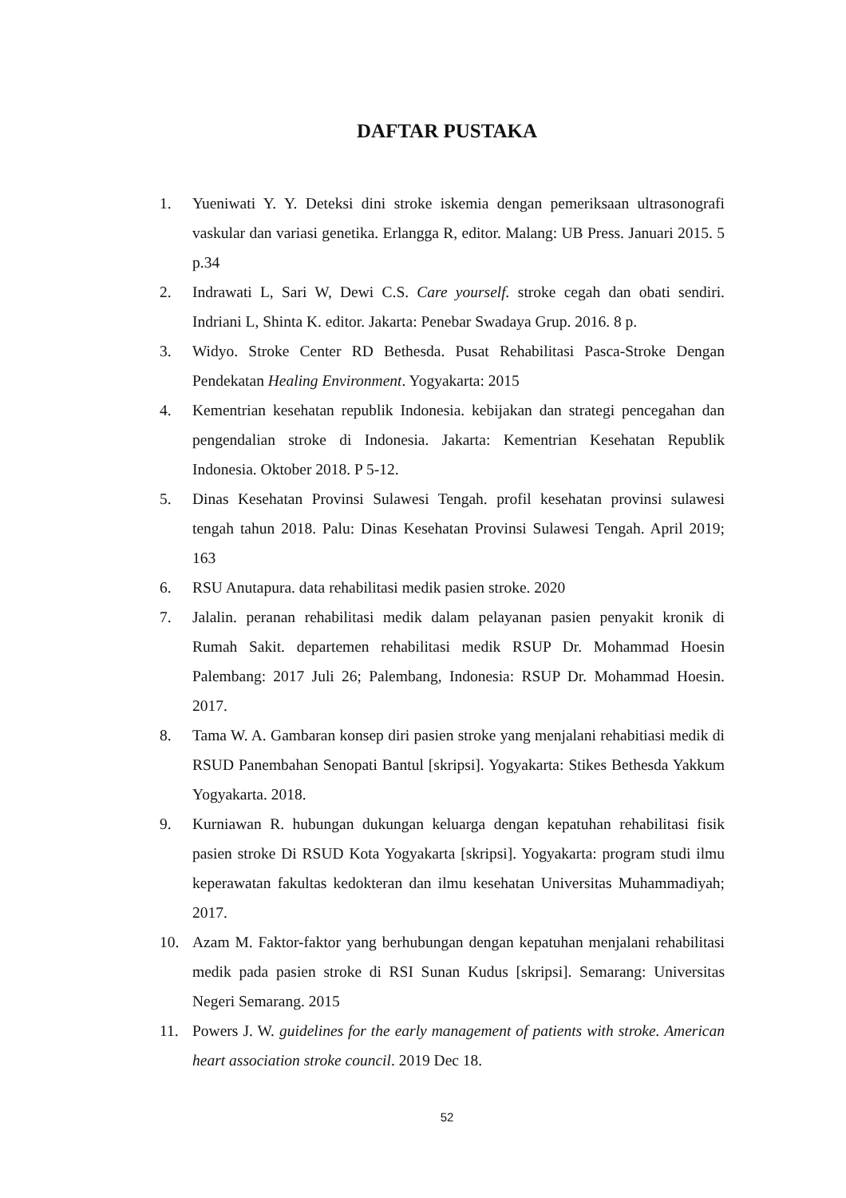DAFTAR PUSTAKA
1. Yueniwati Y. Y. Deteksi dini stroke iskemia dengan pemeriksaan ultrasonografi vaskular dan variasi genetika. Erlangga R, editor. Malang: UB Press. Januari 2015. 5 p.34
2. Indrawati L, Sari W, Dewi C.S. Care yourself. stroke cegah dan obati sendiri. Indriani L, Shinta K. editor. Jakarta: Penebar Swadaya Grup. 2016. 8 p.
3. Widyo. Stroke Center RD Bethesda. Pusat Rehabilitasi Pasca-Stroke Dengan Pendekatan Healing Environment. Yogyakarta: 2015
4. Kementrian kesehatan republik Indonesia. kebijakan dan strategi pencegahan dan pengendalian stroke di Indonesia. Jakarta: Kementrian Kesehatan Republik Indonesia. Oktober 2018. P 5-12.
5. Dinas Kesehatan Provinsi Sulawesi Tengah. profil kesehatan provinsi sulawesi tengah tahun 2018. Palu: Dinas Kesehatan Provinsi Sulawesi Tengah. April 2019; 163
6. RSU Anutapura. data rehabilitasi medik pasien stroke. 2020
7. Jalalin. peranan rehabilitasi medik dalam pelayanan pasien penyakit kronik di Rumah Sakit. departemen rehabilitasi medik RSUP Dr. Mohammad Hoesin Palembang: 2017 Juli 26; Palembang, Indonesia: RSUP Dr. Mohammad Hoesin. 2017.
8. Tama W. A. Gambaran konsep diri pasien stroke yang menjalani rehabitiasi medik di RSUD Panembahan Senopati Bantul [skripsi]. Yogyakarta: Stikes Bethesda Yakkum Yogyakarta. 2018.
9. Kurniawan R. hubungan dukungan keluarga dengan kepatuhan rehabilitasi fisik pasien stroke Di RSUD Kota Yogyakarta [skripsi]. Yogyakarta: program studi ilmu keperawatan fakultas kedokteran dan ilmu kesehatan Universitas Muhammadiyah; 2017.
10. Azam M. Faktor-faktor yang berhubungan dengan kepatuhan menjalani rehabilitasi medik pada pasien stroke di RSI Sunan Kudus [skripsi]. Semarang: Universitas Negeri Semarang. 2015
11. Powers J. W. guidelines for the early management of patients with stroke. American heart association stroke council. 2019 Dec 18.
52